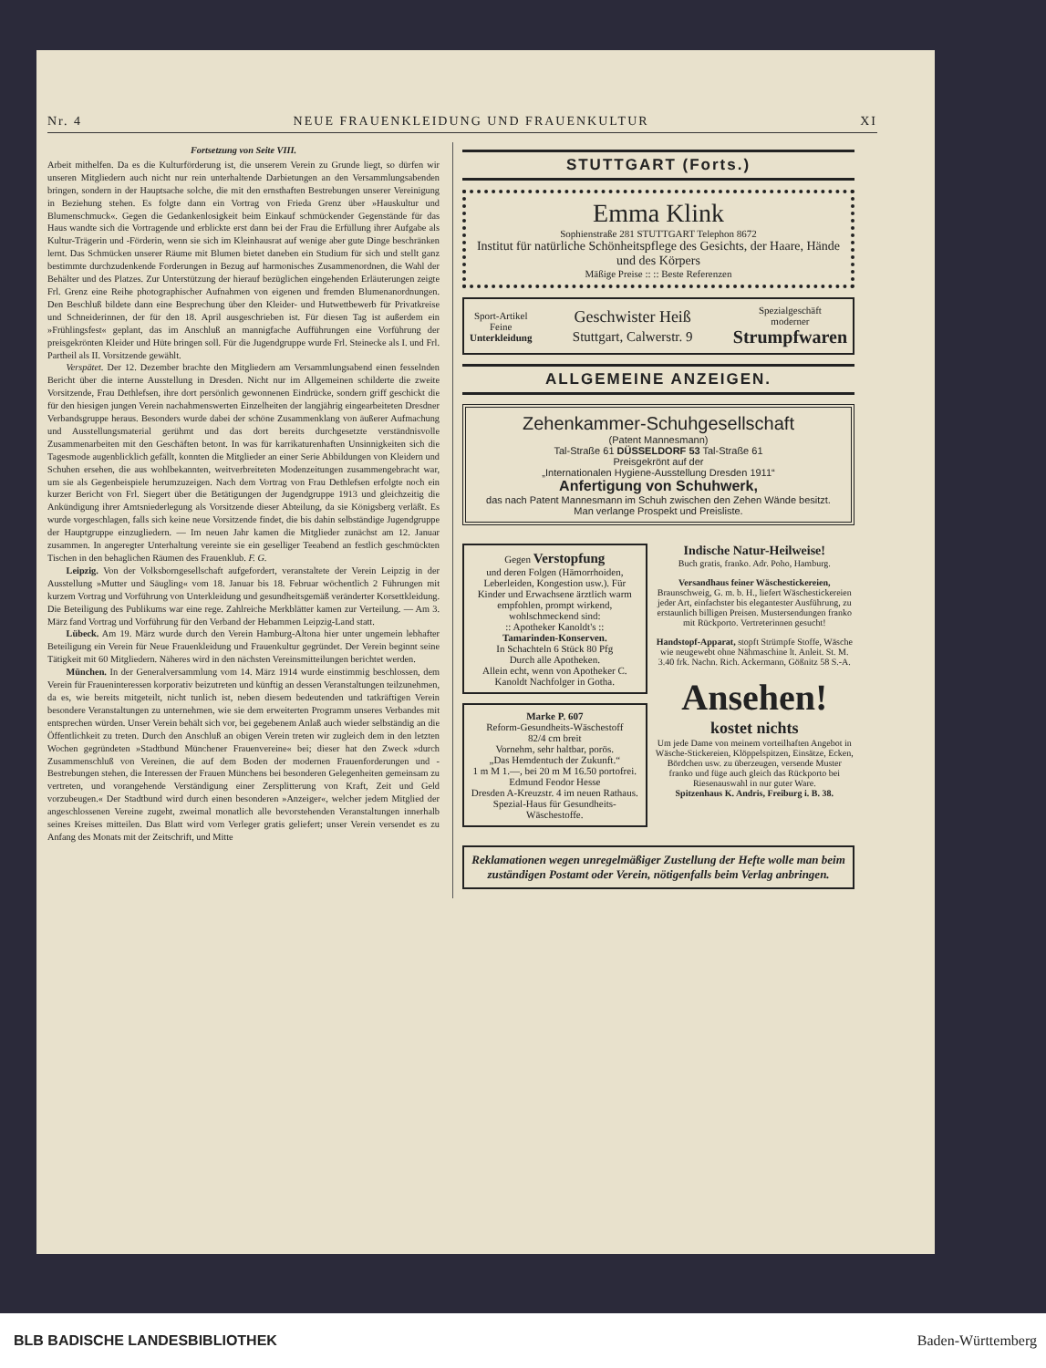Nr. 4 NEUE FRAUENKLEIDUNG UND FRAUENKULTUR XI
Fortsetzung von Seite VIII.
Arbeit mithelfen. Da es die Kulturförderung ist, die unserem Verein zu Grunde liegt, so dürfen wir unseren Mitgliedern auch nicht nur rein unterhaltende Darbietungen an den Versammlungsabenden bringen, sondern in der Hauptsache solche, die mit den ernsthaften Bestrebungen unserer Vereinigung in Beziehung stehen. Es folgte dann ein Vortrag von Frieda Grenz über »Hauskultur und Blumenschmuck«. Gegen die Gedankenlosigkeit beim Einkauf schmückender Gegenstände für das Haus wandte sich die Vortragende und erblickte erst dann bei der Frau die Erfüllung ihrer Aufgabe als Kultur-Trägerin und -Förderin, wenn sie sich im Kleinhausrat auf wenige aber gute Dinge beschränken lernt. Das Schmücken unserer Räume mit Blumen bietet daneben ein Studium für sich und stellt ganz bestimmte durchzudenkende Forderungen in Bezug auf harmonisches Zusammenordnen, die Wahl der Behälter und des Platzes. Zur Unterstützung der hierauf bezüglichen eingehenden Erläuterungen zeigte Frl. Grenz eine Reihe photographischer Aufnahmen von eigenen und fremden Blumenanordnungen. Den Beschluß bildete dann eine Besprechung über den Kleider- und Hutwettbewerb für Privatkreise und Schneiderinnen, der für den 18. April ausgeschrieben ist. Für diesen Tag ist außerdem ein »Frühlingsfest« geplant, das im Anschluß an mannigfache Aufführungen eine Vorführung der preisgekrönten Kleider und Hüte bringen soll. Für die Jugendgruppe wurde Frl. Steinecke als I. und Frl. Partheil als II. Vorsitzende gewählt.
Verspätet. Der 12. Dezember brachte den Mitgliedern am Versammlungsabend einen fesselnden Bericht über die interne Ausstellung in Dresden. Nicht nur im Allgemeinen schilderte die zweite Vorsitzende, Frau Dethlefsen, ihre dort persönlich gewonnenen Eindrücke, sondern griff geschickt die für den hiesigen jungen Verein nachahmenswerten Einzelheiten der langjährig eingearbeiteten Dresdner Verbandsgruppe heraus. Besonders wurde dabei der schöne Zusammenklang von äußerer Aufmachung und Ausstellungsmaterial gerühmt und das dort bereits durchgesetzte verständnisvolle Zusammenarbeiten mit den Geschäften betont. In was für karrikaturenhaften Unsinnigkeiten sich die Tagesmode augenblicklich gefällt, konnten die Mitglieder an einer Serie Abbildungen von Kleidern und Schuhen ersehen, die aus wohlbekannten, weitverbreiteten Modenzeitungen zusammengebracht war, um sie als Gegenbeispiele herumzuzeigen. Nach dem Vortrag von Frau Dethlefsen erfolgte noch ein kurzer Bericht von Frl. Siegert über die Betätigungen der Jugendgruppe 1913 und gleichzeitig die Ankündigung ihrer Amtsniederlegung als Vorsitzende dieser Abteilung, da sie Königsberg verläßt. Es wurde vorgeschlagen, falls sich keine neue Vorsitzende findet, die bis dahin selbständige Jugendgruppe der Hauptgruppe einzugliedern. — Im neuen Jahr kamen die Mitglieder zunächst am 12. Januar zusammen. In angeregter Unterhaltung vereinte sie ein geselliger Teeabend an festlich geschmückten Tischen in den behaglichen Räumen des Frauenklub. F. G.
Leipzig. Von der Volksborngesellschaft aufgefordert, veranstaltete der Verein Leipzig in der Ausstellung »Mutter und Säugling« vom 18. Januar bis 18. Februar wöchentlich 2 Führungen mit kurzem Vortrag und Vorführung von Unterkleidung und gesundheitsgemäß veränderter Korsettkleidung. Die Beteiligung des Publikums war eine rege. Zahlreiche Merkblätter kamen zur Verteilung. — Am 3. März fand Vortrag und Vorführung für den Verband der Hebammen Leipzig-Land statt.
Lübeck. Am 19. März wurde durch den Verein Hamburg-Altona hier unter ungemein lebhafter Beteiligung ein Verein für Neue Frauenkleidung und Frauenkultur gegründet. Der Verein beginnt seine Tätigkeit mit 60 Mitgliedern. Näheres wird in den nächsten Vereinsmitteilungen berichtet werden.
München. In der Generalversammlung vom 14. März 1914 wurde einstimmig beschlossen, dem Verein für Fraueninteressen korporativ beizutreten und künftig an dessen Veranstaltungen teilzunehmen, da es, wie bereits mitgeteilt, nicht tunlich ist, neben diesem bedeutenden und tatkräftigen Verein besondere Veranstaltungen zu unternehmen, wie sie dem erweiterten Programm unseres Verbandes mit entsprechen würden. Unser Verein behält sich vor, bei gegebenem Anlaß auch wieder selbständig an die Öffentlichkeit zu treten. Durch den Anschluß an obigen Verein treten wir zugleich dem in den letzten Wochen gegründeten »Stadtbund Münchener Frauenvereine« bei; dieser hat den Zweck »durch Zusammenschluß von Vereinen, die auf dem Boden der modernen Frauenforderungen und -Bestrebungen stehen, die Interessen der Frauen Münchens bei besonderen Gelegenheiten gemeinsam zu vertreten, und vorangehende Verständigung einer Zersplitterung von Kraft, Zeit und Geld vorzubeugen.« Der Stadtbund wird durch einen besonderen »Anzeiger«, welcher jedem Mitglied der angeschlossenen Vereine zugeht, zweimal monatlich alle bevorstehenden Veranstaltungen innerhalb seines Kreises mitteilen. Das Blatt wird vom Verleger gratis geliefert; unser Verein versendet es zu Anfang des Monats mit der Zeitschrift, und Mitte
STUTTGART (Forts.)
Emma Klink
Sophienstraße 281 STUTTGART Telephon 8672
Institut für natürliche Schönheitspflege des Gesichts, der Haare, Hände und des Körpers
Mäßige Preise :: :: Beste Referenzen
Sport-Artikel
Feine
Unterkleidung
Geschwister Heiß
Stuttgart, Calwerstr. 9
Spezialgeschäft
moderner
Strumpfwaren
ALLGEMEINE ANZEIGEN.
Zehenkammer-Schuhgesellschaft
(Patent Mannesmann)
Tal-Straße 61 DÜSSELDORF 53 Tal-Straße 61
Preisgekrönt auf der
„Internationalen Hygiene-Ausstellung Dresden 1911“
Anfertigung von Schuhwerk,
das nach Patent Mannesmann im Schuh zwischen den Zehen Wände besitzt.
Man verlange Prospekt und Preisliste.
Gegen Verstopfung
und deren Folgen (Hämorrhoiden, Leberleiden, Kongestion usw.). Für Kinder und Erwachsene ärztlich warm empfohlen, prompt wirkend, wohlschmeckend sind:
:: Apotheker Kanoldt's ::
Tamarinden-Konserven.
In Schachteln 6 Stück 80 Pfg
Durch alle Apotheken.
Allein echt, wenn von Apotheker C. Kanoldt Nachfolger in Gotha.
Marke P. 607
Reform-Gesundheits-Wäschestoff
82/4 cm breit
Vornehm, sehr haltbar, porös.
„Das Hemdentuch der Zukunft.“
1 m M 1.—, bei 20 m M 16.50 portofrei.
Edmund Feodor Hesse
Dresden A-Kreuzstr. 4 im neuen Rathaus.
Spezial-Haus für Gesundheits-Wäschestoffe.
Indische Natur-Heilweise!
Buch gratis, franko. Adr. Poho, Hamburg.
Versandhaus feiner Wäschestickereien, Braunschweig, G. m. b. H., liefert Wäschestickereien jeder Art, einfachster bis elegantester Ausführung, zu erstaunlich billigen Preisen. Mustersendungen franko mit Rückporto. Vertreterinnen gesucht!
Handstopf-Apparat, stopft Strümpfe Stoffe, Wäsche wie neugewebt ohne Nähmaschine lt. Anleit. St. M. 3.40 frk. Nachn. Rich. Ackermann, Gößnitz 58 S.-A.
Ansehen!
kostet nichts
Um jede Dame von meinem vorteilhaften Angebot in Wäsche-Stickereien, Klöppelspitzen, Einsätze, Ecken, Bördchen usw. zu überzeugen, versende Muster franko und füge auch gleich das Rückporto bei Riesenauswahl in nur guter Ware.
Spitzenhaus K. Andris, Freiburg i. B. 38.
Reklamationen wegen unregelmäßiger Zustellung der Hefte wolle man beim zuständigen Postamt oder Verein, nötigenfalls beim Verlag anbringen.
BLB BADISCHE LANDESBIBLIOTHEK Baden-Württemberg